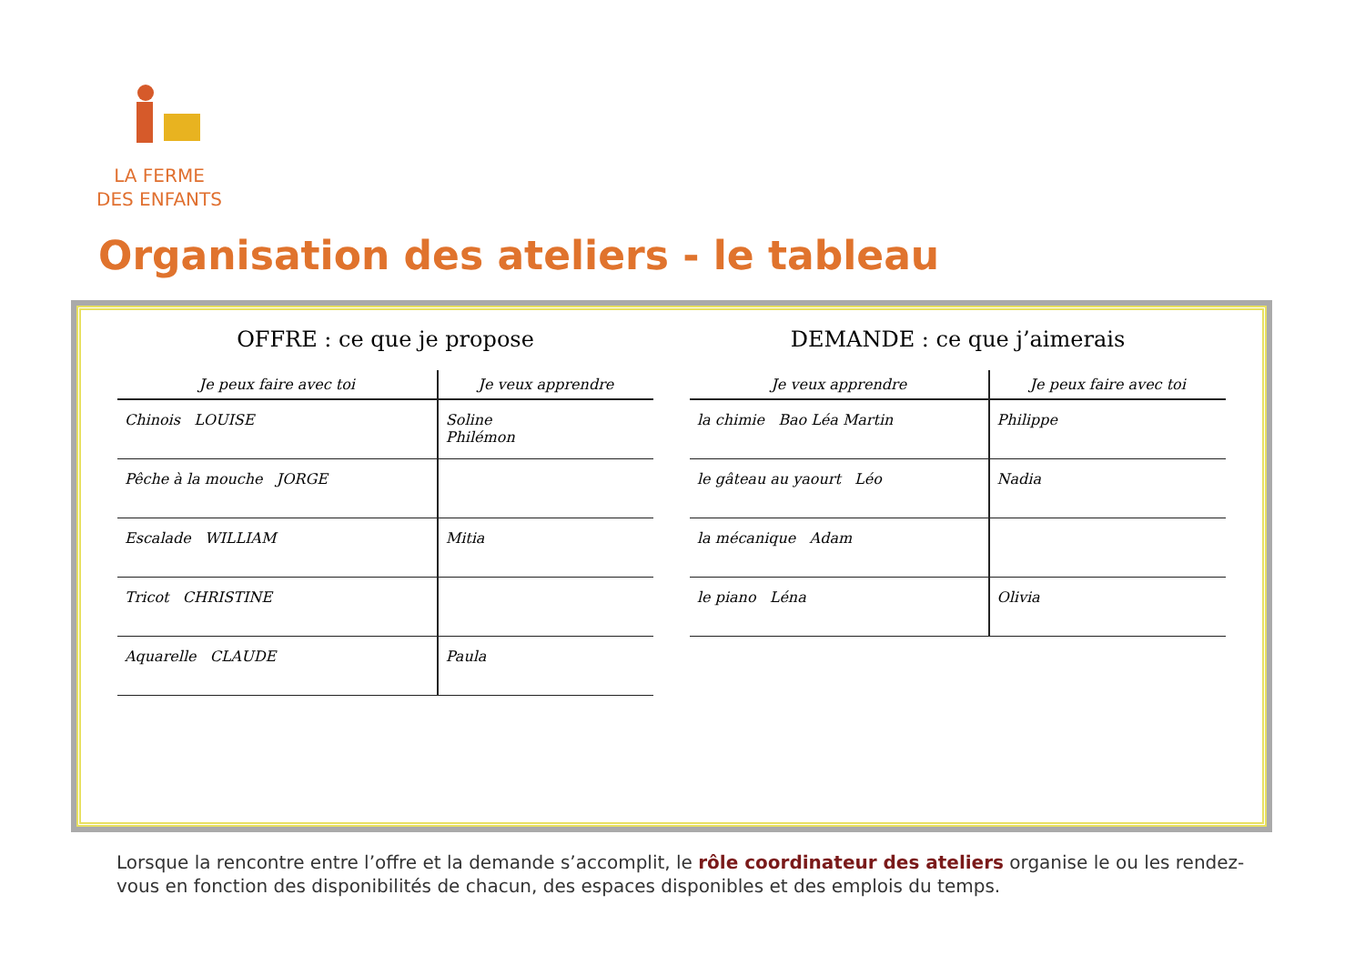LA FERME
DES ENFANTS
Organisation des ateliers - le tableau
OFFRE : ce que je propose
| Je peux faire avec toi | Je veux apprendre |
| --- | --- |
| Chinois LOUISE | Soline Philémon |
| Pêche à la mouche JORGE | |
| Escalade WILLIAM | Mitia |
| Tricot CHRISTINE | |
| Aquarelle CLAUDE | Paula |
DEMANDE : ce que j’aimerais
| Je veux apprendre | Je peux faire avec toi |
| --- | --- |
| la chimie Bao Léa Martin | Philippe |
| le gâteau au yaourt Léo | Nadia |
| la mécanique Adam | |
| le piano Léna | Olivia |
Lorsque la rencontre entre l’offre et la demande s’accomplit, le rôle coordinateur des ateliers organise le ou les rendez-vous en fonction des disponibilités de chacun, des espaces disponibles et des emplois du temps.